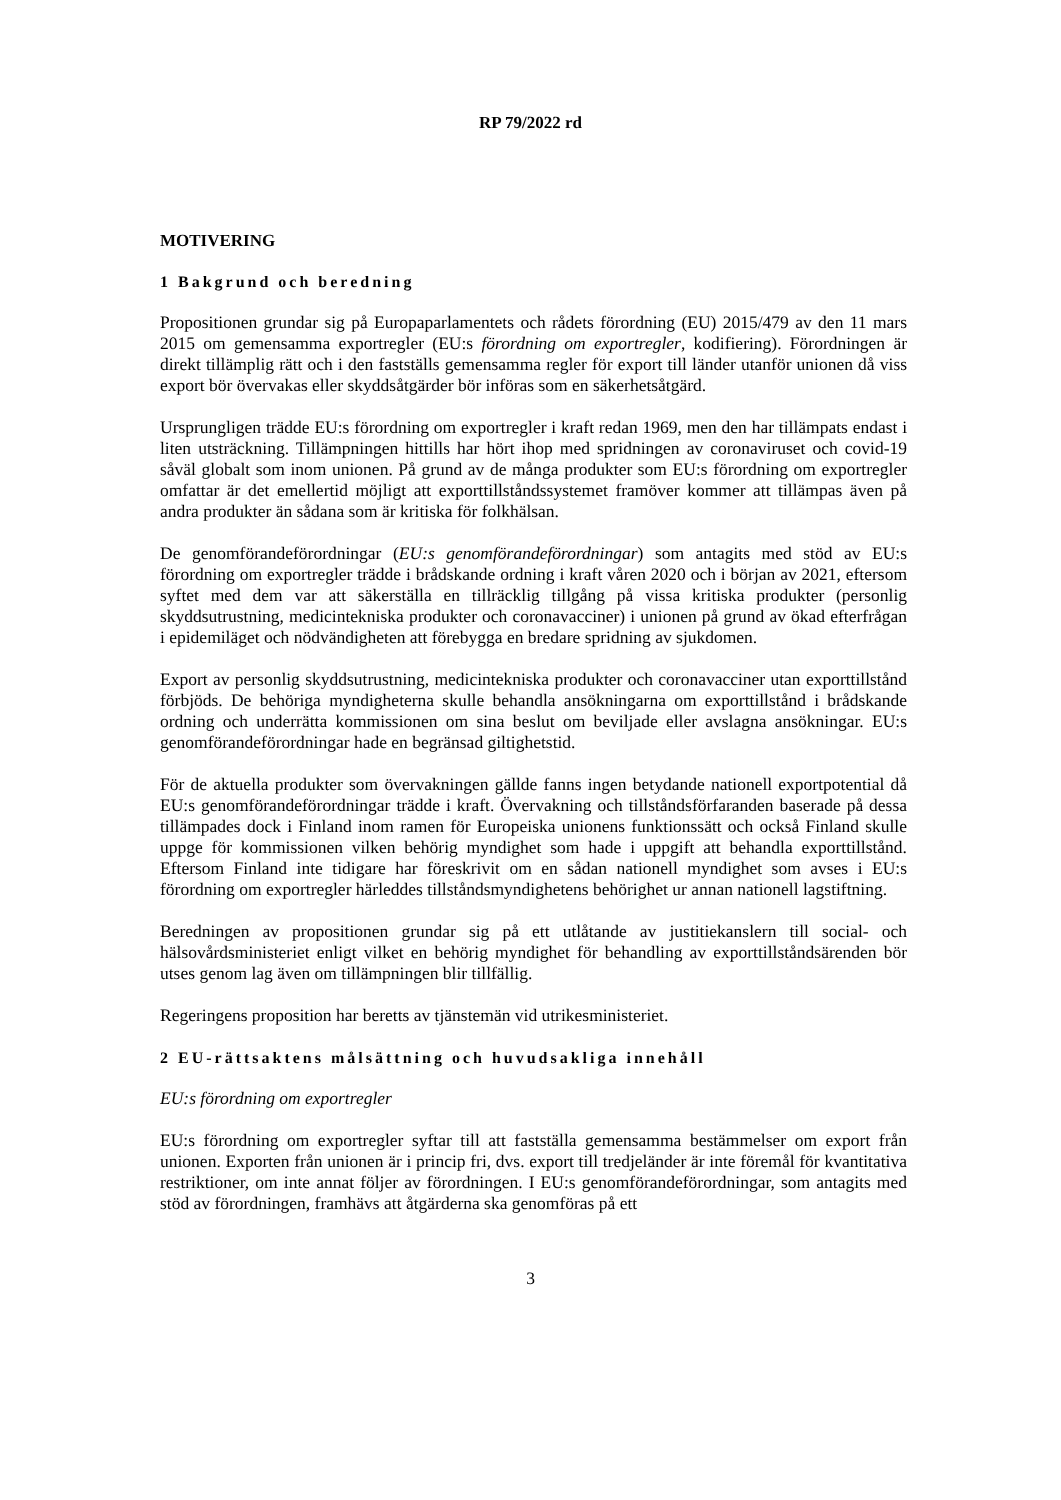RP 79/2022 rd
MOTIVERING
1 Bakgrund och beredning
Propositionen grundar sig på Europaparlamentets och rådets förordning (EU) 2015/479 av den 11 mars 2015 om gemensamma exportregler (EU:s förordning om exportregler, kodifiering). Förordningen är direkt tillämplig rätt och i den fastställs gemensamma regler för export till länder utanför unionen då viss export bör övervakas eller skyddsåtgärder bör införas som en säkerhetsåtgärd.
Ursprungligen trädde EU:s förordning om exportregler i kraft redan 1969, men den har tillämpats endast i liten utsträckning. Tillämpningen hittills har hört ihop med spridningen av coronaviruset och covid-19 såväl globalt som inom unionen. På grund av de många produkter som EU:s förordning om exportregler omfattar är det emellertid möjligt att exporttillståndssystemet framöver kommer att tillämpas även på andra produkter än sådana som är kritiska för folkhälsan.
De genomförandeförordningar (EU:s genomförandeförordningar) som antagits med stöd av EU:s förordning om exportregler trädde i brådskande ordning i kraft våren 2020 och i början av 2021, eftersom syftet med dem var att säkerställa en tillräcklig tillgång på vissa kritiska produkter (personlig skyddsutrustning, medicintekniska produkter och coronavacciner) i unionen på grund av ökad efterfrågan i epidemiläget och nödvändigheten att förebygga en bredare spridning av sjukdomen.
Export av personlig skyddsutrustning, medicintekniska produkter och coronavacciner utan exporttillstånd förbjöds. De behöriga myndigheterna skulle behandla ansökningarna om exporttillstånd i brådskande ordning och underrätta kommissionen om sina beslut om beviljade eller avslagna ansökningar. EU:s genomförandeförordningar hade en begränsad giltighetstid.
För de aktuella produkter som övervakningen gällde fanns ingen betydande nationell exportpotential då EU:s genomförandeförordningar trädde i kraft. Övervakning och tillståndsförfaranden baserade på dessa tillämpades dock i Finland inom ramen för Europeiska unionens funktionssätt och också Finland skulle uppge för kommissionen vilken behörig myndighet som hade i uppgift att behandla exporttillstånd. Eftersom Finland inte tidigare har föreskrivit om en sådan nationell myndighet som avses i EU:s förordning om exportregler härleddes tillståndsmyndighetens behörighet ur annan nationell lagstiftning.
Beredningen av propositionen grundar sig på ett utlåtande av justitiekanslern till social- och hälsovårdsministeriet enligt vilket en behörig myndighet för behandling av exporttillståndsärenden bör utses genom lag även om tillämpningen blir tillfällig.
Regeringens proposition har beretts av tjänstemän vid utrikesministeriet.
2 EU-rättsaktens målsättning och huvudsakliga innehåll
EU:s förordning om exportregler
EU:s förordning om exportregler syftar till att fastställa gemensamma bestämmelser om export från unionen. Exporten från unionen är i princip fri, dvs. export till tredjeländer är inte föremål för kvantitativa restriktioner, om inte annat följer av förordningen. I EU:s genomförandeförordningar, som antagits med stöd av förordningen, framhävs att åtgärderna ska genomföras på ett
3